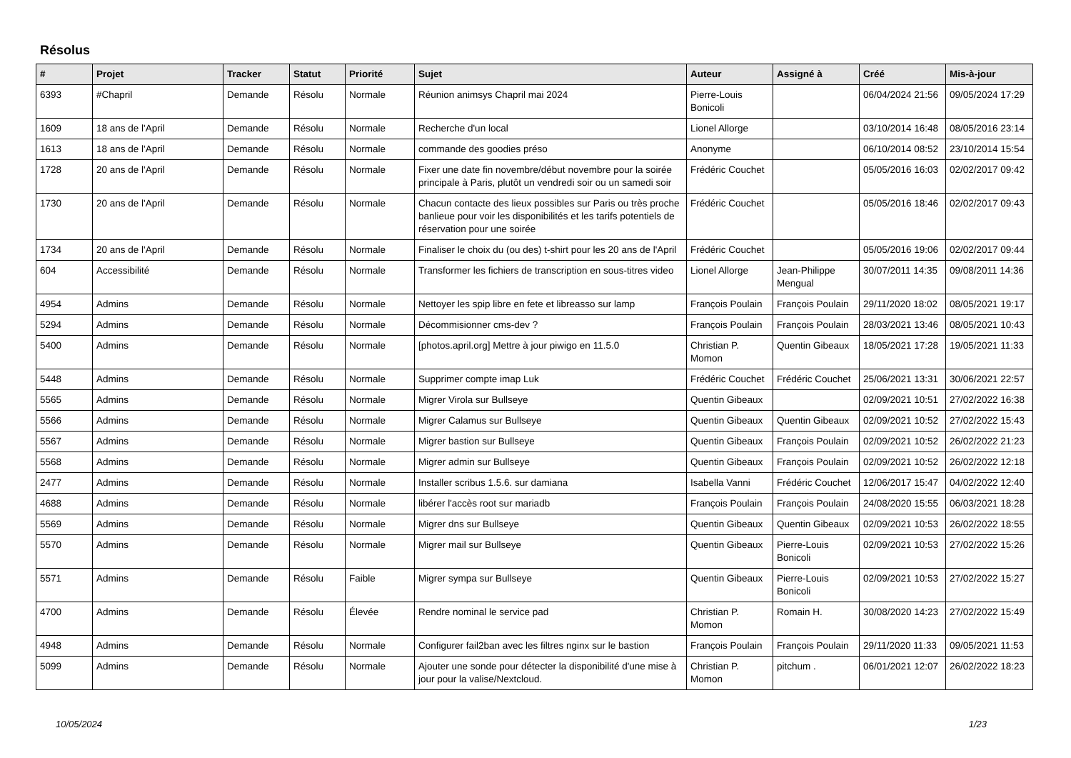Résolus
| # | Projet | Tracker | Statut | Priorité | Sujet | Auteur | Assigné à | Créé | Mis-à-jour |
| --- | --- | --- | --- | --- | --- | --- | --- | --- | --- |
| 6393 | #Chapril | Demande | Résolu | Normale | Réunion animsys Chapril mai 2024 | Pierre-Louis Bonicoli | | 06/04/2024 21:56 | 09/05/2024 17:29 |
| 1609 | 18 ans de l'April | Demande | Résolu | Normale | Recherche d'un local | Lionel Allorge | | 03/10/2014 16:48 | 08/05/2016 23:14 |
| 1613 | 18 ans de l'April | Demande | Résolu | Normale | commande des goodies préso | Anonyme | | 06/10/2014 08:52 | 23/10/2014 15:54 |
| 1728 | 20 ans de l'April | Demande | Résolu | Normale | Fixer une date fin novembre/début novembre pour la soirée principale à Paris, plutôt un vendredi soir ou un samedi soir | Frédéric Couchet | | 05/05/2016 16:03 | 02/02/2017 09:42 |
| 1730 | 20 ans de l'April | Demande | Résolu | Normale | Chacun contacte des lieux possibles sur Paris ou très proche banlieue pour voir les disponibilités et les tarifs potentiels de réservation pour une soirée | Frédéric Couchet | | 05/05/2016 18:46 | 02/02/2017 09:43 |
| 1734 | 20 ans de l'April | Demande | Résolu | Normale | Finaliser le choix du (ou des) t-shirt pour les 20 ans de l'April | Frédéric Couchet | | 05/05/2016 19:06 | 02/02/2017 09:44 |
| 604 | Accessibilité | Demande | Résolu | Normale | Transformer les fichiers de transcription en sous-titres video | Lionel Allorge | Jean-Philippe Mengual | 30/07/2011 14:35 | 09/08/2011 14:36 |
| 4954 | Admins | Demande | Résolu | Normale | Nettoyer les spip libre en fete et libreasso sur lamp | François Poulain | François Poulain | 29/11/2020 18:02 | 08/05/2021 19:17 |
| 5294 | Admins | Demande | Résolu | Normale | Décommisionner cms-dev ? | François Poulain | François Poulain | 28/03/2021 13:46 | 08/05/2021 10:43 |
| 5400 | Admins | Demande | Résolu | Normale | [photos.april.org] Mettre à jour piwigo en 11.5.0 | Christian P. Momon | Quentin Gibeaux | 18/05/2021 17:28 | 19/05/2021 11:33 |
| 5448 | Admins | Demande | Résolu | Normale | Supprimer compte imap Luk | Frédéric Couchet | Frédéric Couchet | 25/06/2021 13:31 | 30/06/2021 22:57 |
| 5565 | Admins | Demande | Résolu | Normale | Migrer Virola sur Bullseye | Quentin Gibeaux | | 02/09/2021 10:51 | 27/02/2022 16:38 |
| 5566 | Admins | Demande | Résolu | Normale | Migrer Calamus sur Bullseye | Quentin Gibeaux | Quentin Gibeaux | 02/09/2021 10:52 | 27/02/2022 15:43 |
| 5567 | Admins | Demande | Résolu | Normale | Migrer bastion sur Bullseye | Quentin Gibeaux | François Poulain | 02/09/2021 10:52 | 26/02/2022 21:23 |
| 5568 | Admins | Demande | Résolu | Normale | Migrer admin sur Bullseye | Quentin Gibeaux | François Poulain | 02/09/2021 10:52 | 26/02/2022 12:18 |
| 2477 | Admins | Demande | Résolu | Normale | Installer scribus 1.5.6. sur damiana | Isabella Vanni | Frédéric Couchet | 12/06/2017 15:47 | 04/02/2022 12:40 |
| 4688 | Admins | Demande | Résolu | Normale | libérer l'accès root sur mariadb | François Poulain | François Poulain | 24/08/2020 15:55 | 06/03/2021 18:28 |
| 5569 | Admins | Demande | Résolu | Normale | Migrer dns sur Bullseye | Quentin Gibeaux | Quentin Gibeaux | 02/09/2021 10:53 | 26/02/2022 18:55 |
| 5570 | Admins | Demande | Résolu | Normale | Migrer mail sur Bullseye | Quentin Gibeaux | Pierre-Louis Bonicoli | 02/09/2021 10:53 | 27/02/2022 15:26 |
| 5571 | Admins | Demande | Résolu | Faible | Migrer sympa sur Bullseye | Quentin Gibeaux | Pierre-Louis Bonicoli | 02/09/2021 10:53 | 27/02/2022 15:27 |
| 4700 | Admins | Demande | Résolu | Élevée | Rendre nominal le service pad | Christian P. Momon | Romain H. | 30/08/2020 14:23 | 27/02/2022 15:49 |
| 4948 | Admins | Demande | Résolu | Normale | Configurer fail2ban avec les filtres nginx sur le bastion | François Poulain | François Poulain | 29/11/2020 11:33 | 09/05/2021 11:53 |
| 5099 | Admins | Demande | Résolu | Normale | Ajouter une sonde pour détecter la disponibilité d'une mise à jour pour la valise/Nextcloud. | Christian P. Momon | pitchum . | 06/01/2021 12:07 | 26/02/2022 18:23 |
10/05/2024 1/23